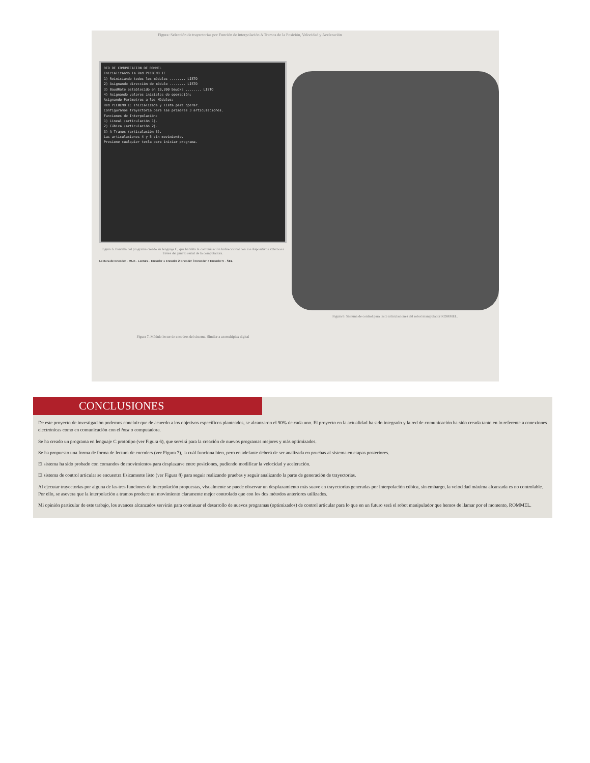Figura: Selección de trayectorias por Función de interpolación A Tramos de la Posición, Velocidad y Aceleración
RED DE COMUNICACION DE ROMMEL
Inicializando la Red PICBEMO IC
1) Reiniciando todos los módulos ........ LISTO
2) Asignando dirección de módulo ........ LISTO
3) BaudRate establecido en 19,200 baud/s ........ LISTO
4) Asignando valores iniciales de operación:
Asignando Parámetros a los Módulos:
Red PICBEMO IC Inicializada y lista para operar.
Configuramos trayectoria para las primeras 3 articulaciones.
Funciones de Interpolación:
1) Lineal (articulación 1).
2) Cúbica (articulación 2).
3) A Tramos (articulación 3).
Las articulaciones 4 y 5 sin movimiento.
Presione cualquier tecla para iniciar programa.
Figura 6. Pantalla del programa creado en lenguaje C, que habilita la comunicación bidireccional con los dispositivos externos a través del puerto serial de la computadora.
Lectura de Encoder · MUX · Lectura · Encoder 1 Encoder 2 Encoder 3 Encoder 4 Encoder 5 · SEL
Figura 7. Módulo lector de encoders del sistema. Similar a un multiplex digital
Figura 8. Sistema de control para las 5 articulaciones del robot manipulador ROMMEL.
CONCLUSIONES
De este proyecto de investigación podemos concluir que de acuerdo a los objetivos específicos planteados, se alcanzaron el 90% de cada uno. El proyecto en la actualidad ha sido integrado y la red de comunicación ha sido creada tanto en lo referente a conexiones electrónicas como en comunicación con el host o computadora.
Se ha creado un programa en lenguaje C prototipo (ver Figura 6), que servirá para la creación de nuevos programas mejores y más optimizados.
Se ha propuesto una forma de forma de lectura de encoders (ver Figura 7), la cuál funciona bien, pero en adelante deberá de ser analizada en pruebas al sistema en etapas posteriores.
El sistema ha sido probado con comandos de movimientos para desplazarse entre posiciones, pudiendo modificar la velocidad y aceleración.
El sistema de control articular se encuentra físicamente listo (ver Figura 8) para seguir realizando pruebas y seguir analizando la parte de generación de trayectorias.
Al ejecutar trayectorias por alguna de las tres funciones de interpolación propuestas, visualmente se puede observar un desplazamiento más suave en trayectorias generadas por interpolación cúbica, sin embargo, la velocidad máxima alcanzada es no controlable. Por ello, se asevera que la interpolación a tramos produce un movimiento claramente mejor controlado que con los dos métodos anteriores utilizados.
Mi opinión particular de este trabajo, los avances alcanzados servirán para continuar el desarrollo de nuevos programas (optimizados) de control articular para lo que en un futuro será el robot manipulador que hemos de llamar por el momento, ROMMEL.